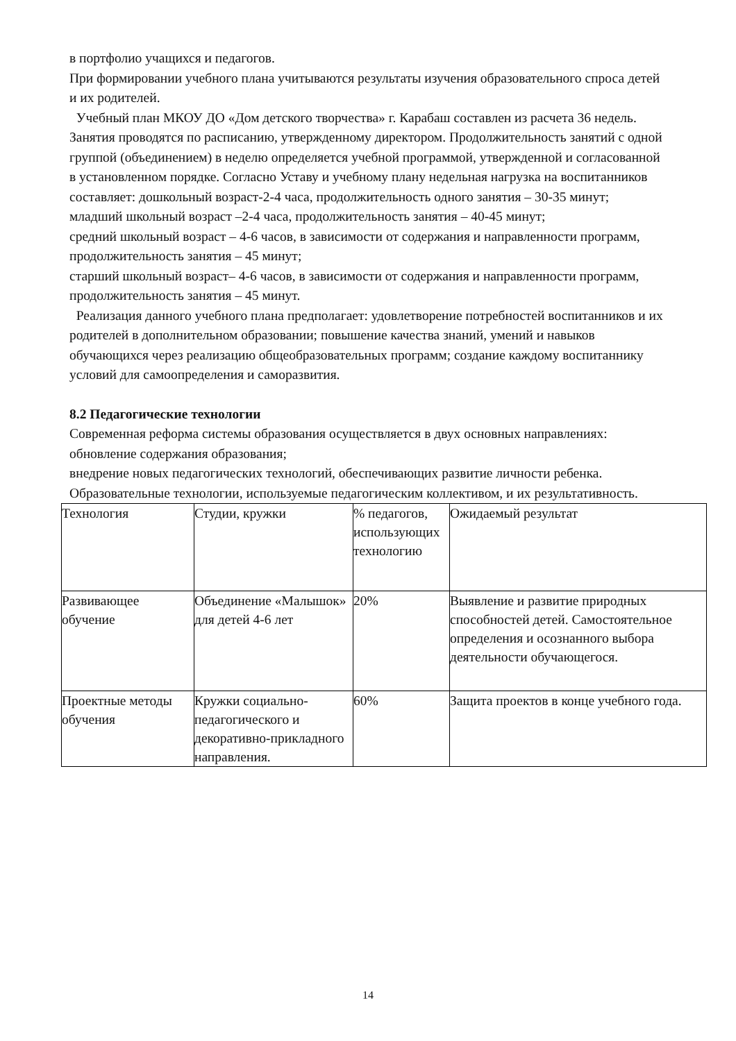в портфолио учащихся и педагогов.
При формировании учебного плана учитываются результаты изучения образовательного спроса детей и их родителей.
Учебный план МКОУ ДО «Дом детского творчества» г. Карабаш составлен из расчета 36 недель. Занятия проводятся по расписанию, утвержденному директором. Продолжительность занятий с одной группой (объединением) в неделю определяется учебной программой, утвержденной и согласованной в установленном порядке. Согласно Уставу и учебному плану недельная нагрузка на воспитанников составляет: дошкольный возраст-2-4 часа, продолжительность одного занятия – 30-35 минут;
младший школьный возраст –2-4 часа, продолжительность занятия – 40-45 минут;
средний школьный возраст – 4-6 часов, в зависимости от содержания и направленности программ, продолжительность занятия – 45 минут;
старший школьный возраст– 4-6 часов, в зависимости от содержания и направленности программ, продолжительность занятия – 45 минут.
Реализация данного учебного плана предполагает: удовлетворение потребностей воспитанников и их родителей в дополнительном образовании; повышение качества знаний, умений и навыков обучающихся через реализацию общеобразовательных программ; создание каждому воспитаннику условий для самоопределения и саморазвития.
8.2 Педагогические технологии
Современная реформа системы образования осуществляется в двух основных направлениях:
обновление содержания образования;
внедрение новых педагогических технологий, обеспечивающих развитие личности ребенка.
Образовательные технологии, используемые педагогическим коллективом, и их результативность.
| Технология | Студии, кружки | % педагогов, использующих технологию | Ожидаемый результат |
| Развивающее обучение | Объединение «Малышок» для детей 4-6 лет | 20% | Выявление и развитие природных способностей детей. Самостоятельное определения и осознанного выбора деятельности обучающегося. |
| Проектные методы обучения | Кружки социально-педагогического и декоративно-прикладного направления. | 60% | Защита проектов в конце учебного года. |
14